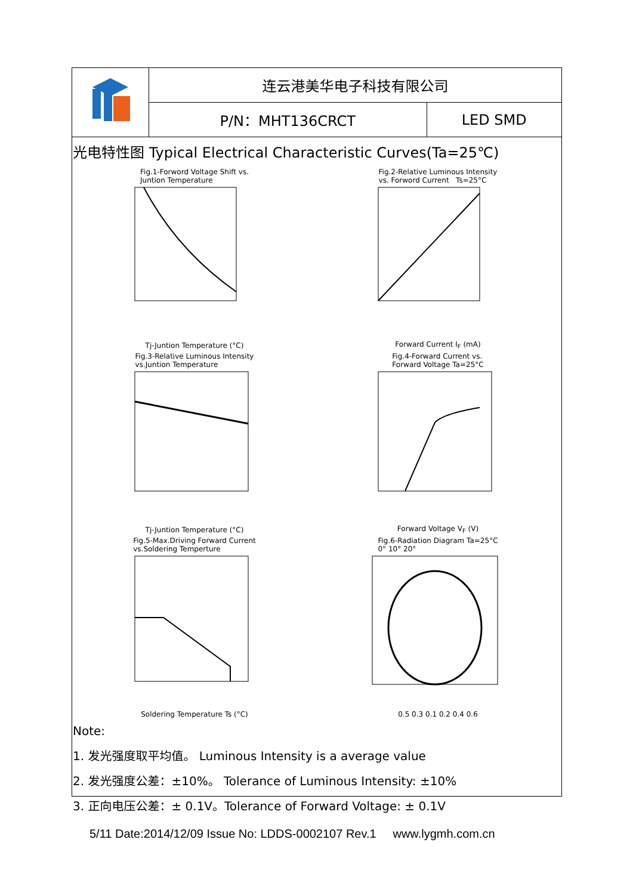| | 连云港美华电子科技有限公司 | |
| | P/N：MHT136CRCT | LED SMD |
光电特性图 Typical Electrical Characteristic Curves(Ta=25℃)
Fig.1-Forword Voltage Shift vs.
Juntion Temperature
Tj-Juntion Temperature (°C)
Fig.2-Relative Luminous Intensity
vs. Forword Current Ts=25°C
Forward Current I<sub>F</sub> (mA)
Fig.3-Relative Luminous Intensity
vs.Juntion Temperature
Tj-Juntion Temperature (°C)
Fig.4-Forward Current vs.
Forward Voltage Ta=25°C
Forward Voltage V<sub>F</sub> (V)
Fig.5-Max.Driving Forward Current
vs.Soldering Temperture
Soldering Temperature Ts (°C)
Fig.6-Radiation Diagram Ta=25°C
0° 10° 20°
0.5 0.3 0.1 0.2 0.4 0.6
Note:
1. 发光强度取平均值。 Luminous Intensity is a average value
2. 发光强度公差：±10%。 Tolerance of Luminous Intensity: ±10%
3. 正向电压公差：± 0.1V。Tolerance of Forward Voltage: ± 0.1V
5/11 Date:2014/12/09 Issue No: LDDS-0002107 Rev.1 www.lygmh.com.cn